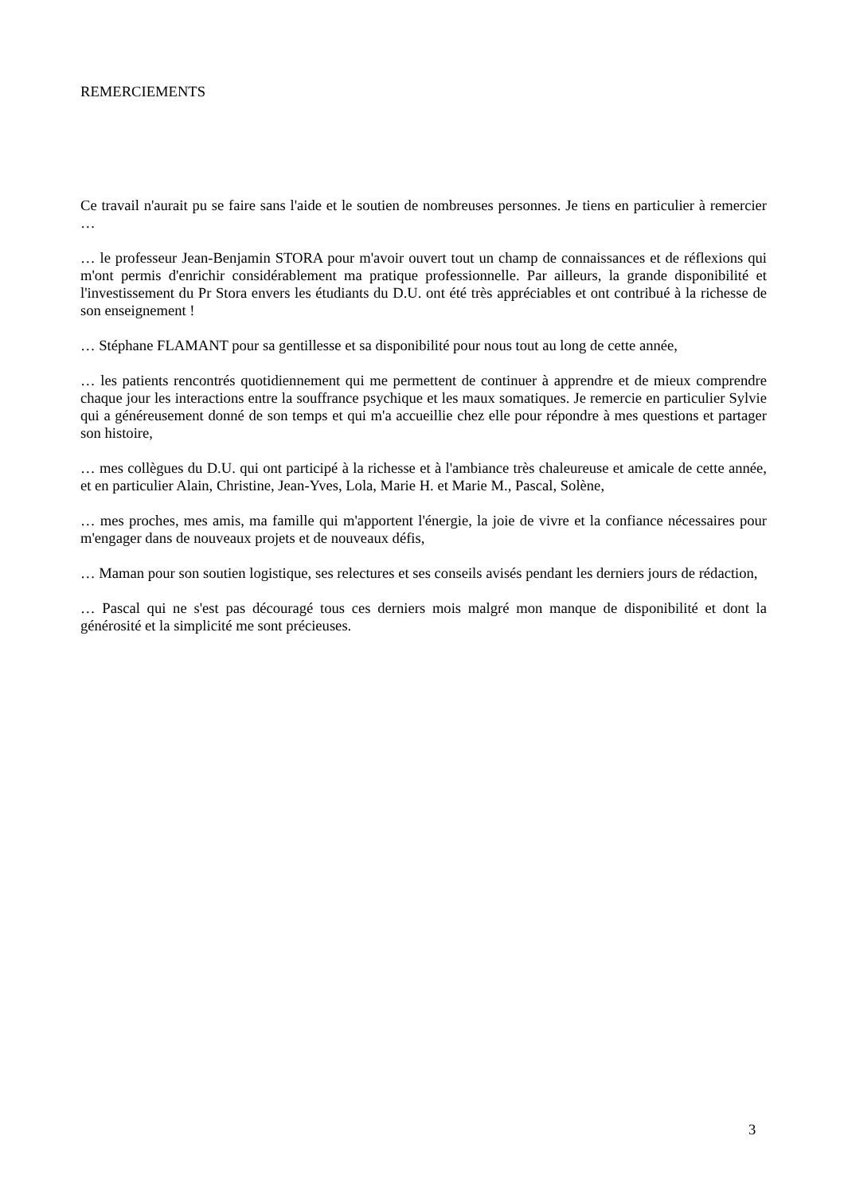REMERCIEMENTS
Ce travail n'aurait pu se faire sans l'aide et le soutien de nombreuses personnes. Je tiens en particulier à remercier …
… le professeur Jean-Benjamin STORA pour m'avoir ouvert tout un champ de connaissances et de réflexions qui m'ont permis d'enrichir considérablement ma pratique professionnelle. Par ailleurs, la grande disponibilité et l'investissement du Pr Stora envers les étudiants du D.U. ont été très appréciables et ont contribué à la richesse de son enseignement !
… Stéphane FLAMANT pour sa gentillesse et sa disponibilité pour nous tout au long de cette année,
… les patients rencontrés quotidiennement qui me permettent de continuer à apprendre et de mieux comprendre chaque jour les interactions entre la souffrance psychique et les maux somatiques. Je remercie en particulier Sylvie qui a généreusement donné de son temps et qui m'a accueillie chez elle pour répondre à mes questions et partager son histoire,
… mes collègues du D.U. qui ont participé à la richesse et à l'ambiance très chaleureuse et amicale de cette année, et en particulier Alain, Christine, Jean-Yves, Lola, Marie H. et Marie M., Pascal, Solène,
… mes proches, mes amis, ma famille qui m'apportent l'énergie, la joie de vivre et la confiance nécessaires pour m'engager dans de nouveaux projets et de nouveaux défis,
… Maman pour son soutien logistique, ses relectures et ses conseils avisés pendant les derniers jours de rédaction,
… Pascal qui ne s'est pas découragé tous ces derniers mois malgré mon manque de disponibilité et dont la générosité et la simplicité me sont précieuses.
3